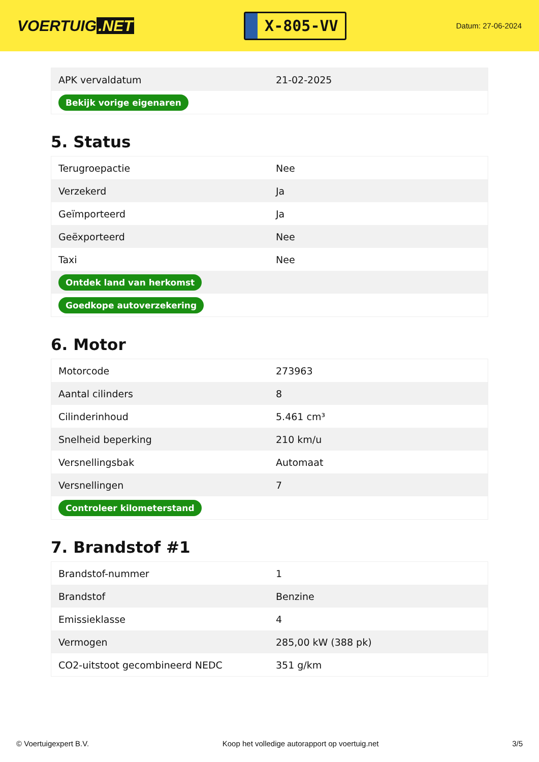VOERTUIG.NET
X-805-VV
Datum: 27-06-2024
| APK vervaldatum | 21-02-2025 |
| Bekijk vorige eigenaren | |
5. Status
| Terugroepactie | Nee |
| Verzekerd | Ja |
| Geïmporteerd | Ja |
| Geëxporteerd | Nee |
| Taxi | Nee |
| Ontdek land van herkomst | |
| Goedkope autoverzekering | |
6. Motor
| Motorcode | 273963 |
| Aantal cilinders | 8 |
| Cilinderinhoud | 5.461 cm³ |
| Snelheid beperking | 210 km/u |
| Versnellingsbak | Automaat |
| Versnellingen | 7 |
| Controleer kilometerstand | |
7. Brandstof #1
| Brandstof-nummer | 1 |
| Brandstof | Benzine |
| Emissieklasse | 4 |
| Vermogen | 285,00 kW (388 pk) |
| CO2-uitstoot gecombineerd NEDC | 351 g/km |
© Voertuigexpert B.V. Koop het volledige autorapport op voertuig.net 3/5